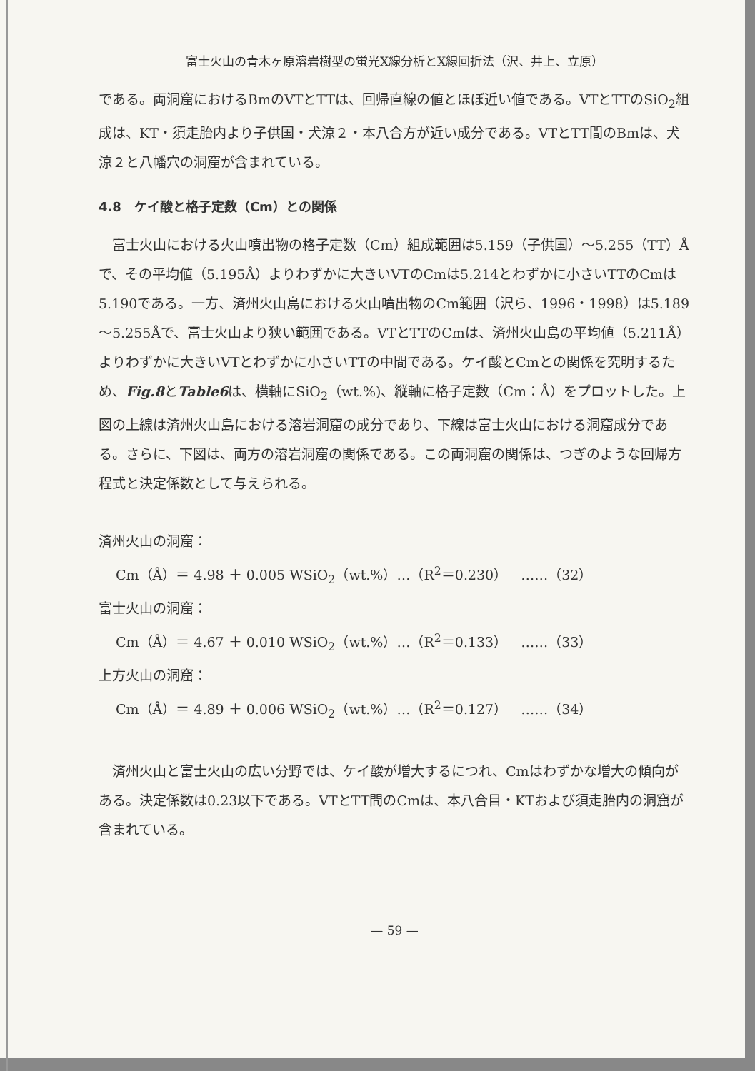富士火山の青木ヶ原溶岩樹型の蛍光X線分析とX線回折法（沢、井上、立原）
である。両洞窟におけるBmのVTとTTは、回帰直線の値とほぼ近い値である。VTとTTのSiO<sub>2</sub>組成は、KT・須走胎内より子供国・犬涼２・本八合方が近い成分である。VTとTT間のBmは、犬涼２と八幡穴の洞窟が含まれている。
4.8　ケイ酸と格子定数（Cm）との関係
　富士火山における火山噴出物の格子定数（Cm）組成範囲は5.159（子供国）～5.255（TT）Åで、その平均値（5.195Å）よりわずかに大きいVTのCmは5.214とわずかに小さいTTのCmは5.190である。一方、済州火山島における火山噴出物のCm範囲（沢ら、1996・1998）は5.189～5.255Åで、富士火山より狭い範囲である。VTとTTのCmは、済州火山島の平均値（5.211Å）よりわずかに大きいVTとわずかに小さいTTの中間である。ケイ酸とCmとの関係を究明するため、Fig.8とTable6は、横軸にSiO<sub>2</sub>（wt.%)、縦軸に格子定数（Cm：Å）をプロットした。上図の上線は済州火山島における溶岩洞窟の成分であり、下線は富士火山における洞窟成分である。さらに、下図は、両方の溶岩洞窟の関係である。この両洞窟の関係は、つぎのような回帰方程式と決定係数として与えられる。
済州火山の洞窟：
Cm（Å）＝ 4.98 ＋ 0.005 WSiO<sub>2</sub>（wt.%）…（R<sup>2</sup>＝0.230）　……（32）
富士火山の洞窟：
Cm（Å）＝ 4.67 ＋ 0.010 WSiO<sub>2</sub>（wt.%）…（R<sup>2</sup>＝0.133）　……（33）
上方火山の洞窟：
Cm（Å）＝ 4.89 ＋ 0.006 WSiO<sub>2</sub>（wt.%）…（R<sup>2</sup>＝0.127）　……（34）
　済州火山と富士火山の広い分野では、ケイ酸が増大するにつれ、Cmはわずかな増大の傾向がある。決定係数は0.23以下である。VTとTT間のCmは、本八合目・KTおよび須走胎内の洞窟が含まれている。
— 59 —